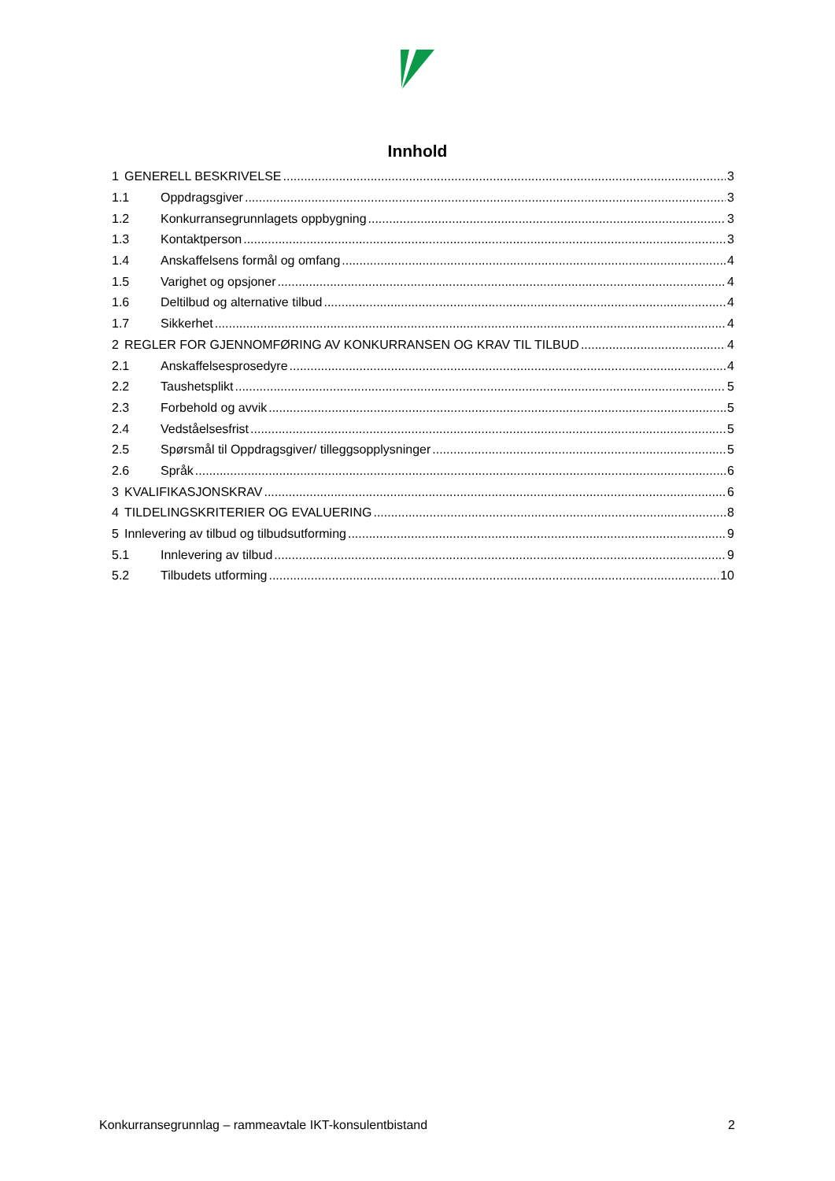Innhold
1 GENERELL BESKRIVELSE 3
1.1 Oppdragsgiver 3
1.2 Konkurransegrunnlagets oppbygning 3
1.3 Kontaktperson 3
1.4 Anskaffelsens formål og omfang 4
1.5 Varighet og opsjoner 4
1.6 Deltilbud og alternative tilbud 4
1.7 Sikkerhet 4
2 REGLER FOR GJENNOMFØRING AV KONKURRANSEN OG KRAV TIL TILBUD 4
2.1 Anskaffelsesprosedyre 4
2.2 Taushetsplikt 5
2.3 Forbehold og avvik 5
2.4 Vedståelsesfrist 5
2.5 Spørsmål til Oppdragsgiver/ tilleggsopplysninger 5
2.6 Språk 6
3 KVALIFIKASJONSKRAV 6
4 TILDELINGSKRITERIER OG EVALUERING 8
5 Innlevering av tilbud og tilbudsutforming 9
5.1 Innlevering av tilbud 9
5.2 Tilbudets utforming 10
Konkurransegrunnlag – rammeavtale IKT-konsulentbistand 2